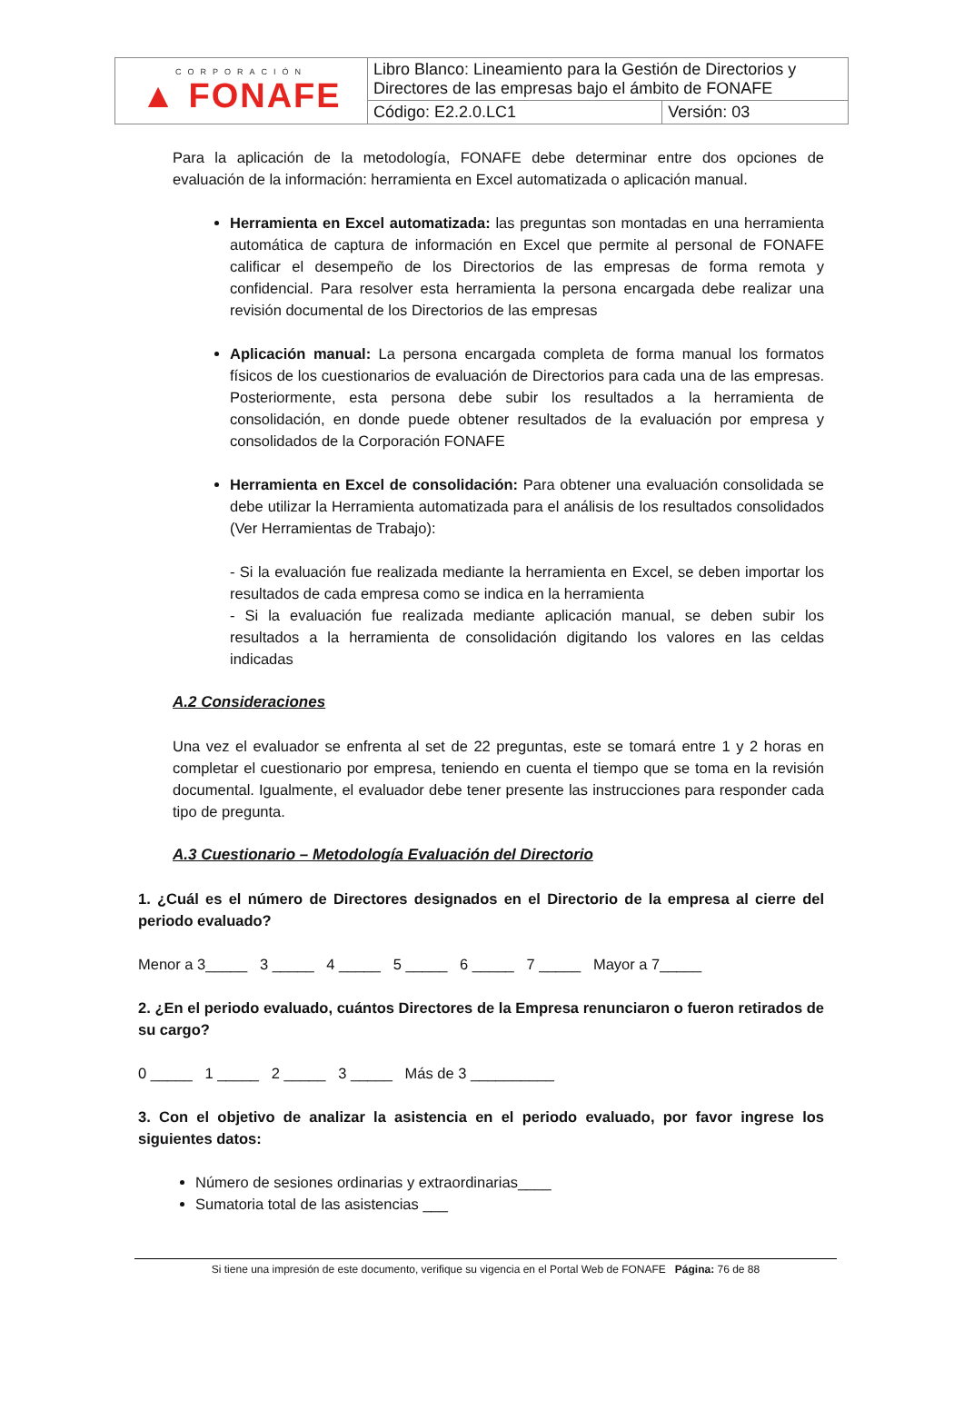| CORPORACIÓN ▲ FONAFE | Libro Blanco: Lineamiento para la Gestión de Directorios y Directores de las empresas bajo el ámbito de FONAFE | |
| | Código: E2.2.0.LC1 | Versión: 03 |
Para la aplicación de la metodología, FONAFE debe determinar entre dos opciones de evaluación de la información: herramienta en Excel automatizada o aplicación manual.
Herramienta en Excel automatizada: las preguntas son montadas en una herramienta automática de captura de información en Excel que permite al personal de FONAFE calificar el desempeño de los Directorios de las empresas de forma remota y confidencial. Para resolver esta herramienta la persona encargada debe realizar una revisión documental de los Directorios de las empresas
Aplicación manual: La persona encargada completa de forma manual los formatos físicos de los cuestionarios de evaluación de Directorios para cada una de las empresas. Posteriormente, esta persona debe subir los resultados a la herramienta de consolidación, en donde puede obtener resultados de la evaluación por empresa y consolidados de la Corporación FONAFE
Herramienta en Excel de consolidación: Para obtener una evaluación consolidada se debe utilizar la Herramienta automatizada para el análisis de los resultados consolidados (Ver Herramientas de Trabajo):
- Si la evaluación fue realizada mediante la herramienta en Excel, se deben importar los resultados de cada empresa como se indica en la herramienta
- Si la evaluación fue realizada mediante aplicación manual, se deben subir los resultados a la herramienta de consolidación digitando los valores en las celdas indicadas
A.2 Consideraciones
Una vez el evaluador se enfrenta al set de 22 preguntas, este se tomará entre 1 y 2 horas en completar el cuestionario por empresa, teniendo en cuenta el tiempo que se toma en la revisión documental. Igualmente, el evaluador debe tener presente las instrucciones para responder cada tipo de pregunta.
A.3 Cuestionario – Metodología Evaluación del Directorio
1. ¿Cuál es el número de Directores designados en el Directorio de la empresa al cierre del periodo evaluado?
Menor a 3_____ 3 _____ 4 _____ 5 _____ 6 _____ 7 _____ Mayor a 7_____
2. ¿En el periodo evaluado, cuántos Directores de la Empresa renunciaron o fueron retirados de su cargo?
0 _____ 1 _____ 2 _____ 3 _____ Más de 3 __________
3. Con el objetivo de analizar la asistencia en el periodo evaluado, por favor ingrese los siguientes datos:
Número de sesiones ordinarias y extraordinarias____
Sumatoria total de las asistencias ___
Si tiene una impresión de este documento, verifique su vigencia en el Portal Web de FONAFE Página: 76 de 88